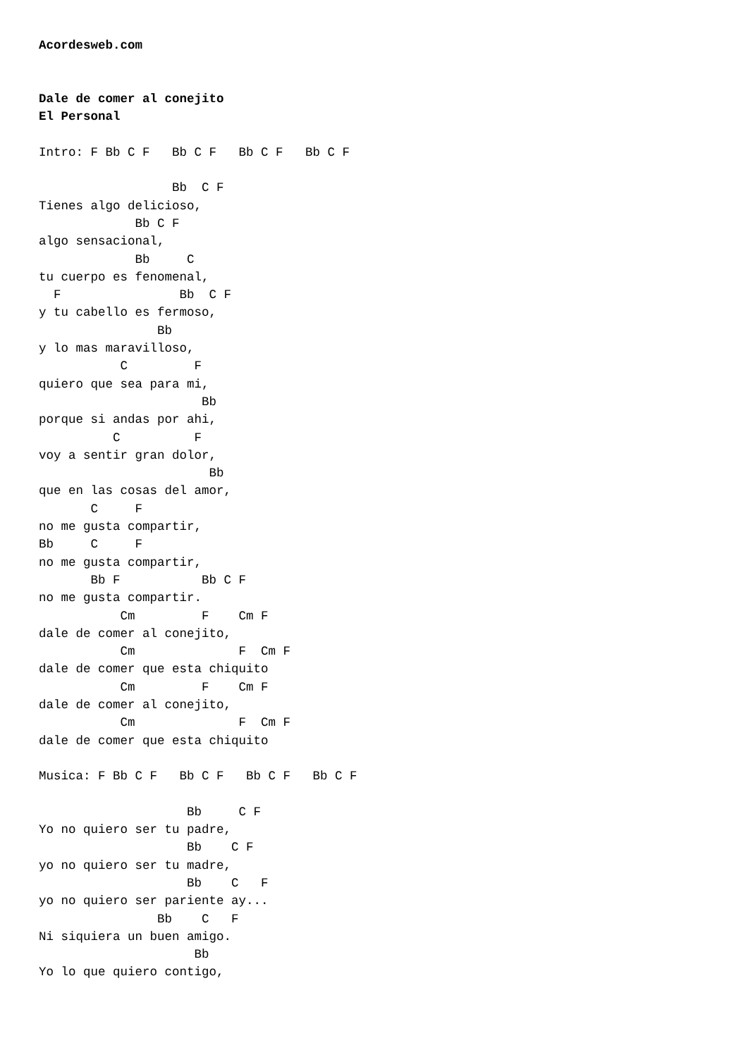Acordesweb.com


Dale de comer al conejito
El Personal

Intro: F Bb C F   Bb C F   Bb C F   Bb C F

                  Bb  C F
Tienes algo delicioso,
             Bb C F
algo sensacional,
             Bb     C
tu cuerpo es fenomenal,
  F                Bb  C F
y tu cabello es fermoso,
                Bb
y lo mas maravilloso,
           C         F
quiero que sea para mi,
                      Bb
porque si andas por ahi,
          C          F
voy a sentir gran dolor,
                       Bb
que en las cosas del amor,
       C     F
no me gusta compartir,
Bb     C     F
no me gusta compartir,
       Bb F           Bb C F
no me gusta compartir.
           Cm         F    Cm F
dale de comer al conejito,
           Cm              F  Cm F
dale de comer que esta chiquito
           Cm         F    Cm F
dale de comer al conejito,
           Cm              F  Cm F
dale de comer que esta chiquito

Musica: F Bb C F   Bb C F   Bb C F   Bb C F

                    Bb     C F
Yo no quiero ser tu padre,
                    Bb    C F
yo no quiero ser tu madre,
                    Bb    C   F
yo no quiero ser pariente ay...
                Bb    C   F
Ni siquiera un buen amigo.
                     Bb
Yo lo que quiero contigo,